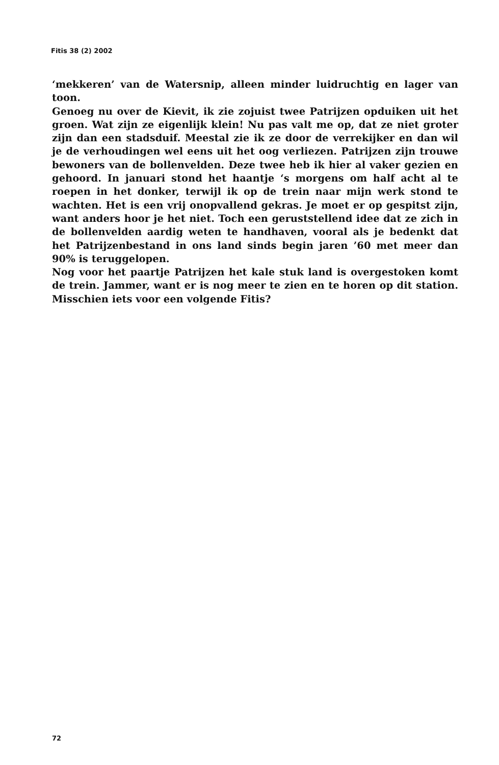Fitis 38 (2) 2002
‘mekkeren’ van de Watersnip, alleen minder luidruchtig en lager van toon.
Genoeg nu over de Kievit, ik zie zojuist twee Patrijzen opduiken uit het groen. Wat zijn ze eigenlijk klein! Nu pas valt me op, dat ze niet groter zijn dan een stadsduif. Meestal zie ik ze door de verrekijker en dan wil je de verhoudingen wel eens uit het oog verliezen. Patrijzen zijn trouwe bewoners van de bollenvelden. Deze twee heb ik hier al vaker gezien en gehoord. In januari stond het haantje ‘s morgens om half acht al te roepen in het donker, terwijl ik op de trein naar mijn werk stond te wachten. Het is een vrij onopvallend gekras. Je moet er op gespitst zijn, want anders hoor je het niet. Toch een geruststellend idee dat ze zich in de bollenvelden aardig weten te handhaven, vooral als je bedenkt dat het Patrijzenbestand in ons land sinds begin jaren ’60 met meer dan 90% is teruggelopen.
Nog voor het paartje Patrijzen het kale stuk land is overgestoken komt de trein. Jammer, want er is nog meer te zien en te horen op dit station. Misschien iets voor een volgende Fitis?
72